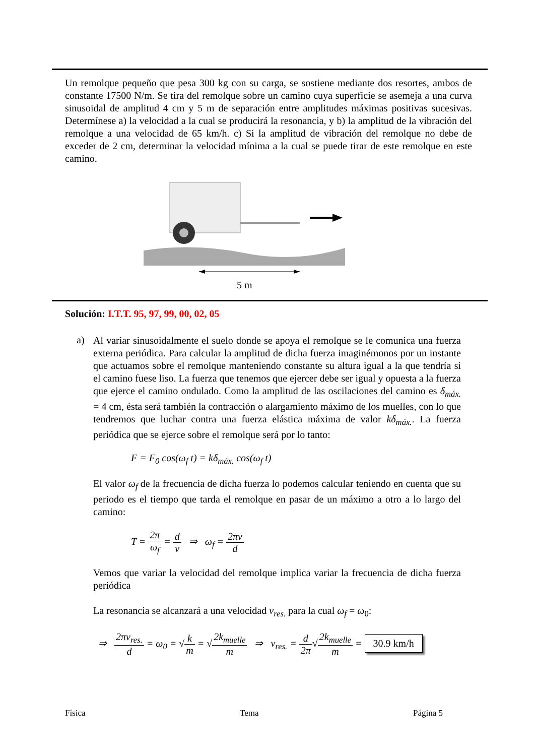Un remolque pequeño que pesa 300 kg con su carga, se sostiene mediante dos resortes, ambos de constante 17500 N/m. Se tira del remolque sobre un camino cuya superficie se asemeja a una curva sinusoidal de amplitud 4 cm y 5 m de separación entre amplitudes máximas positivas sucesivas. Determínese a) la velocidad a la cual se producirá la resonancia, y b) la amplitud de la vibración del remolque a una velocidad de 65 km/h. c) Si la amplitud de vibración del remolque no debe de exceder de 2 cm, determinar la velocidad mínima a la cual se puede tirar de este remolque en este camino.
5 m
Solución: I.T.T. 95, 97, 99, 00, 02, 05
a)
Al variar sinusoidalmente el suelo donde se apoya el remolque se le comunica una fuerza externa periódica. Para calcular la amplitud de dicha fuerza imaginémonos por un instante que actuamos sobre el remolque manteniendo constante su altura igual a la que tendría si el camino fuese liso. La fuerza que tenemos que ejercer debe ser igual y opuesta a la fuerza que ejerce el camino ondulado. Como la amplitud de las oscilaciones del camino es δ<sub>máx.</sub> = 4 cm, ésta será también la contracción o alargamiento máximo de los muelles, con lo que tendremos que luchar contra una fuerza elástica máxima de valor kδ<sub>máx.</sub>. La fuerza periódica que se ejerce sobre el remolque será por lo tanto:
F = F<sub>0</sub> cos(ω<sub>f</sub> t) = kδ<sub>máx.</sub> cos(ω<sub>f</sub> t)
El valor ω<sub>f</sub> de la frecuencia de dicha fuerza lo podemos calcular teniendo en cuenta que su periodo es el tiempo que tarda el remolque en pasar de un máximo a otro a lo largo del camino:
T = 2π ω<sub>f</sub> = d v ⇒ ω<sub>f</sub> = 2πv d
Vemos que variar la velocidad del remolque implica variar la frecuencia de dicha fuerza periódica
La resonancia se alcanzará a una velocidad v<sub>res.</sub> para la cual ω<sub>f</sub> = ω<sub>0</sub>:
⇒ 2πv<sub>res.</sub> d = ω<sub>0</sub> = √k m = √2k<sub>muelle</sub> m ⇒ v<sub>res.</sub> = d 2π√2k<sub>muelle</sub> m = 30.9 km/h
Física Tema Página 5